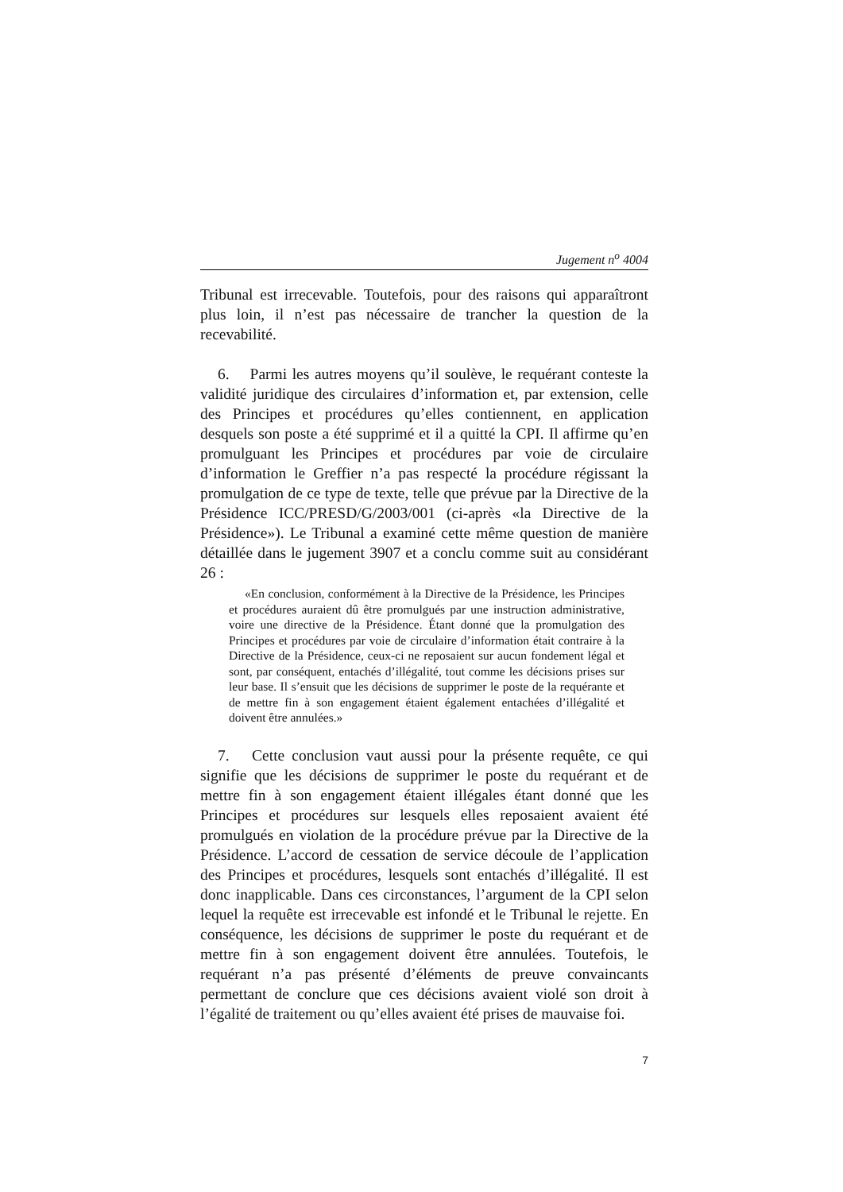Jugement n<sup>o</sup> 4004
Tribunal est irrecevable. Toutefois, pour des raisons qui apparaîtront plus loin, il n’est pas nécessaire de trancher la question de la recevabilité.
6. Parmi les autres moyens qu’il soulève, le requérant conteste la validité juridique des circulaires d’information et, par extension, celle des Principes et procédures qu’elles contiennent, en application desquels son poste a été supprimé et il a quitté la CPI. Il affirme qu’en promulguant les Principes et procédures par voie de circulaire d’information le Greffier n’a pas respecté la procédure régissant la promulgation de ce type de texte, telle que prévue par la Directive de la Présidence ICC/PRESD/G/2003/001 (ci-après «la Directive de la Présidence»). Le Tribunal a examiné cette même question de manière détaillée dans le jugement 3907 et a conclu comme suit au considérant 26 :
«En conclusion, conformément à la Directive de la Présidence, les Principes et procédures auraient dû être promulgués par une instruction administrative, voire une directive de la Présidence. Étant donné que la promulgation des Principes et procédures par voie de circulaire d’information était contraire à la Directive de la Présidence, ceux-ci ne reposaient sur aucun fondement légal et sont, par conséquent, entachés d’illégalité, tout comme les décisions prises sur leur base. Il s’ensuit que les décisions de supprimer le poste de la requérante et de mettre fin à son engagement étaient également entachées d’illégalité et doivent être annulées.»
7. Cette conclusion vaut aussi pour la présente requête, ce qui signifie que les décisions de supprimer le poste du requérant et de mettre fin à son engagement étaient illégales étant donné que les Principes et procédures sur lesquels elles reposaient avaient été promulgués en violation de la procédure prévue par la Directive de la Présidence. L’accord de cessation de service découle de l’application des Principes et procédures, lesquels sont entachés d’illégalité. Il est donc inapplicable. Dans ces circonstances, l’argument de la CPI selon lequel la requête est irrecevable est infondé et le Tribunal le rejette. En conséquence, les décisions de supprimer le poste du requérant et de mettre fin à son engagement doivent être annulées. Toutefois, le requérant n’a pas présenté d’éléments de preuve convaincants permettant de conclure que ces décisions avaient violé son droit à l’égalité de traitement ou qu’elles avaient été prises de mauvaise foi.
7